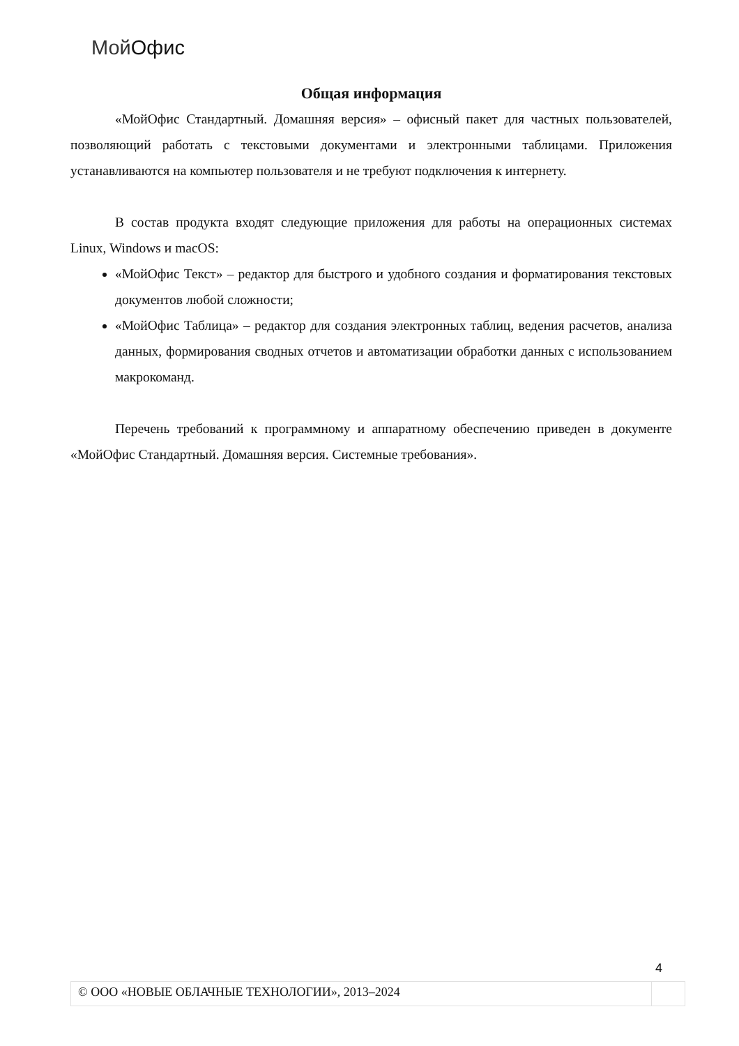Мой Офис
Общая информация
«МойОфис Стандартный. Домашняя версия» – офисный пакет для частных пользователей, позволяющий работать с текстовыми документами и электронными таблицами. Приложения устанавливаются на компьютер пользователя и не требуют подключения к интернету.
В состав продукта входят следующие приложения для работы на операционных системах Linux, Windows и macOS:
«МойОфис Текст» – редактор для быстрого и удобного создания и форматирования текстовых документов любой сложности;
«МойОфис Таблица» – редактор для создания электронных таблиц, ведения расчетов, анализа данных, формирования сводных отчетов и автоматизации обработки данных с использованием макрокоманд.
Перечень требований к программному и аппаратному обеспечению приведен в документе «МойОфис Стандартный. Домашняя версия. Системные требования».
4
© ООО «НОВЫЕ ОБЛАЧНЫЕ ТЕХНОЛОГИИ», 2013–2024